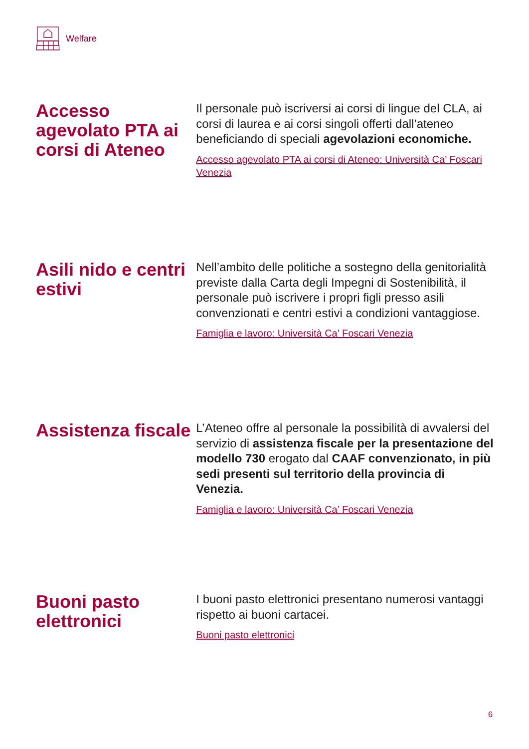Welfare
Accesso agevolato PTA ai corsi di Ateneo
Il personale può iscriversi ai corsi di lingue del CLA, ai corsi di laurea e ai corsi singoli offerti dall’ateneo beneficiando di speciali agevolazioni economiche.
Accesso agevolato PTA ai corsi di Ateneo: Università Ca’ Foscari Venezia
Asili nido e centri estivi
Nell’ambito delle politiche a sostegno della genitorialità previste dalla Carta degli Impegni di Sostenibilità, il personale può iscrivere i propri figli presso asili convenzionati e centri estivi a condizioni vantaggiose.
Famiglia e lavoro: Università Ca’ Foscari Venezia
Assistenza fiscale
L’Ateneo offre al personale la possibilità di avvalersi del servizio di assistenza fiscale per la presentazione del modello 730 erogato dal CAAF convenzionato, in più sedi presenti sul territorio della provincia di Venezia.
Famiglia e lavoro: Università Ca’ Foscari Venezia
Buoni pasto elettronici
I buoni pasto elettronici presentano numerosi vantaggi rispetto ai buoni cartacei.
Buoni pasto elettronici
6